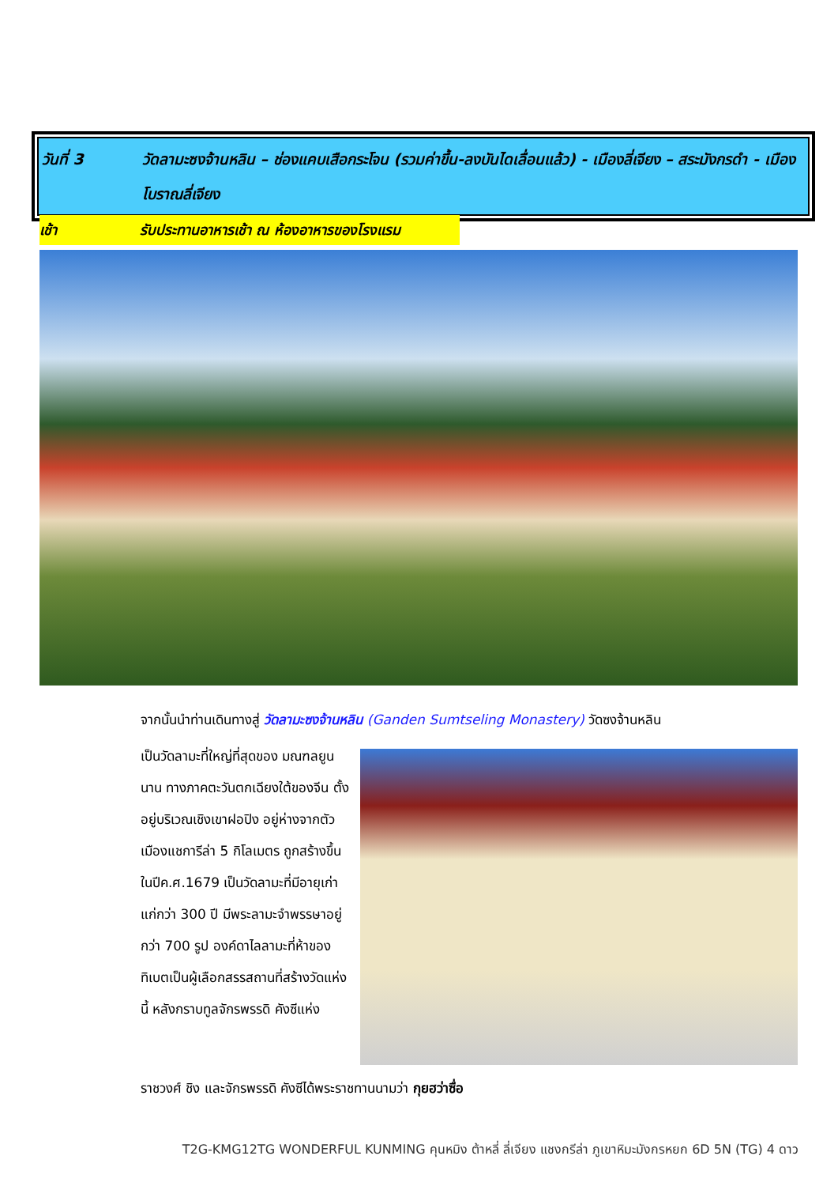วันที่ 3 วัดลามะซงจ้านหลิน – ช่องแคบเสือกระโจน (รวมค่าขึ้น-ลงบันไดเลื่อนแล้ว) - เมืองลี่เจียง – สระมังกรดำ - เมืองโบราณลี่เจียง
เช้า รับประทานอาหารเช้า ณ ห้องอาหารของโรงแรม
จากนั้นนำท่านเดินทางสู่ วัดลามะซงจ้านหลิน (Ganden Sumtseling Monastery) วัดซงจ้านหลิน
เป็นวัดลามะที่ใหญ่ที่สุดของ มณฑลยูนนาน ทางภาคตะวันตกเฉียงใต้ของจีน ตั้งอยู่บริเวณเชิงเขาฝอปิง อยู่ห่างจากตัวเมืองแชการีล่า 5 กิโลเมตร ถูกสร้างขึ้นในปีค.ศ.1679 เป็นวัดลามะที่มีอายุเก่าแก่กว่า 300 ปี มีพระลามะจำพรรษาอยู่กว่า 700 รูป องค์ดาไลลามะที่ห้าของทิเบตเป็นผู้เลือกสรรสถานที่สร้างวัดแห่งนี้ หลังกราบทูลจักรพรรดิ คังซีแห่ง
ราชวงศ์ ชิง และจักรพรรดิ คังซีได้พระราชทานนามว่า กุยฮว่าซื่อ
T2G-KMG12TG WONDERFUL KUNMING คุนหมิง ต้าหลี่ ลี่เจียง แชงกรีล่า ภูเขาหิมะมังกรหยก 6D 5N (TG) 4 ดาว